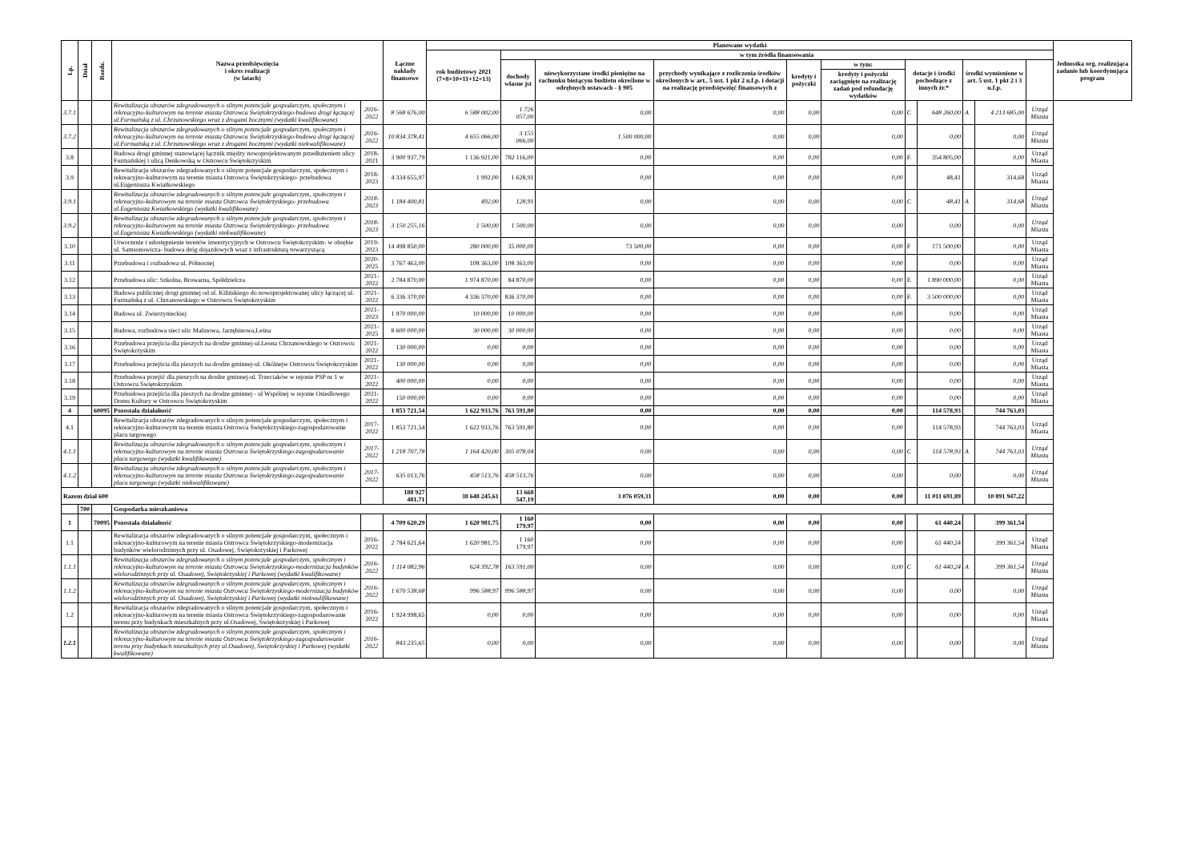| Lp. | Dział | Rozdz. | Nazwa przedsięwzięcia i okres realizacji (w latach) | | Łączne nakłady finansowe | Planowane wydatki | | | | | | | | | | | Jednostka org. realizująca zadanie lub koordynująca program |
| --- | --- | --- | --- | --- | --- | --- | --- | --- | --- | --- | --- | --- | --- | --- | --- | --- | --- |
| | | | | | | rok budżetowy 2021 (7+8+10+11+12+13) | w tym źródła finansowania | | | | | | | | | | |
| | | | | | | | dochody własne jst | niewykorzystane środki pieniężne na rachunku bieżącym budżetu określone w odrębnych ustawach - § 905 | przychody wynikające z rozliczenia środków określonych w art.. 5 ust. 1 pkt 2 u.f.p. i dotacji na realizację przedsięwzięć finansowych z | kredyty i pożyczki | w tym: | dotacje i środki pochodzące z innych źr.* | | środki wymienione w art. 5 ust. 1 pkt 2 i 3 u.f.p. | | | |
| | | | | | | | | | | | kredyty i pożyczki zaciągnięte na realizację zadań pod refundację wydatków | | | | | | |
| 3.7.1 | | | Rewitalizacja obszarów zdegradowanych o silnym potencjale gospodarczym, społecznym i rekreacyjno-kulturowym na terenie miasta Ostrowca Świętokrzyskiego-budowa drogi łączącej ul.Furmańską z ul. Chrzanowskiego wraz z drogami bocznymi (wydatki kwalifikowane) | 2016-2022 | 8 568 676,00 | 6 588 002,00 | 1 726 057,00 | 0,00 | 0,00 | 0,00 | 0,00 | C | 648 260,00 | A | 4 213 685,00 | Urząd Miasta | |
| 3.7.2 | | | Rewitalizacja obszarów zdegradowanych o silnym potencjale gospodarczym, społecznym i rekreacyjno-kulturowym na terenie miasta Ostrowca Świętokrzyskiego-budowa drogi łączącej ul.Furmańską z ul. Chrzanowskiego wraz z drogami bocznymi (wydatki niekwalifikowane) | 2016-2022 | 10 834 378,41 | 4 655 066,00 | 3 155 066,00 | 1 500 000,00 | 0,00 | 0,00 | 0,00 | | 0,00 | | 0,00 | Urząd Miasta | |
| 3.8 | | | Budowa drogi gminnej stanowiącej łącznik między nowoprojektowanym przedłużeniem ulicy Furmańskiej i ulicą Denkowską w Ostrowcu Świętokrzyskim | 2018-2021 | 3 900 937,79 | 1 136 921,00 | 782 116,00 | 0,00 | 0,00 | 0,00 | 0,00 | F. | 354 805,00 | | 0,00 | Urząd Miasta | |
| 3.9 | | | Rewitalizacja obszarów zdegradowanych o silnym potencjale gospodarczym, społecznym i rekreacyjno-kulturowym na terenie miasta Ostrowca Świętokrzyskiego- przebudowa ul.Eugeniusza Kwiatkowskiego | 2018-2023 | 4 334 655,97 | 1 992,00 | 1 628,91 | 0,00 | 0,00 | 0,00 | 0,00 | | 48,41 | | 314,68 | Urząd Miasta | |
| 3.9.1 | | | Rewitalizacja obszarów zdegradowanych o silnym potencjale gospodarczym, społecznym i rekreacyjno-kulturowym na terenie miasta Ostrowca Świętokrzyskiego- przebudowa ul.Eugeniusza Kwiatkowskiego (wydatki kwalifikowane) | 2018-2023 | 1 184 400,81 | 492,00 | 128,91 | 0,00 | 0,00 | 0,00 | 0,00 | C | 48,41 | A | 314,68 | Urząd Miasta | |
| 3.9.2 | | | Rewitalizacja obszarów zdegradowanych o silnym potencjale gospodarczym, społecznym i rekreacyjno-kulturowym na terenie miasta Ostrowca Świętokrzyskiego- przebudowa ul.Eugeniusza Kwiatkowskiego (wydatki niekwalifikowane) | 2018-2023 | 3 150 255,16 | 1 500,00 | 1 500,00 | 0,00 | 0,00 | 0,00 | 0,00 | | 0,00 | | 0,00 | Urząd Miasta | |
| 3.10 | | | Utworzenie i udostępnienie terenów inwestycyjnych w Ostrowcu Świętokrzyskim- w obrębie ul. Samsonowicza- budowa dróg dojazdowych wraz z infrastrukturą towarzyszącą | 2019-2023 | 14 498 850,00 | 280 000,00 | 35 000,00 | 73 500,00 | 0,00 | 0,00 | 0,00 | F | 171 500,00 | | 0,00 | Urząd Miasta | |
| 3.11 | | | Przebudowa i rozbudowa ul. Północnej | 2020-2025 | 3 767 463,00 | 108 363,00 | 108 363,00 | 0,00 | 0,00 | 0,00 | 0,00 | | 0,00 | | 0,00 | Urząd Miasta | |
| 3.12 | | | Przebudowa ulic: Szkolna, Browarna, Spółdzielcza | 2021-2022 | 2 784 870,00 | 1 974 870,00 | 84 870,00 | 0,00 | 0,00 | 0,00 | 0,00 | F. | 1 890 000,00 | | 0,00 | Urząd Miasta | |
| 3.13 | | | Budowa publicznej drogi gminnej od ul. Kilińskiego do nowoprojektowanej ulicy łączącej ul. Furmańską z ul. Chrzanowskiego w Ostrowcu Świętokrzyskim | 2021-2022 | 6 336 370,00 | 4 336 370,00 | 836 370,00 | 0,00 | 0,00 | 0,00 | 0,00 | F. | 3 500 000,00 | | 0,00 | Urząd Miasta | |
| 3.14 | | | Budowa ul. Zwierzynieckiej | 2021-2023 | 1 970 000,00 | 10 000,00 | 10 000,00 | 0,00 | 0,00 | 0,00 | 0,00 | | 0,00 | | 0,00 | Urząd Miasta | |
| 3.15 | | | Budowa, rozbudowa sieci ulic Malinowa, Jarzębinowa,Leśna | 2021-2025 | 8 600 000,00 | 30 000,00 | 30 000,00 | 0,00 | 0,00 | 0,00 | 0,00 | | 0,00 | | 0,00 | Urząd Miasta | |
| 3.16 | | | Przebudowa przejścia dla pieszych na drodze gminnej-ul.Leona Chrzanowskiego w Ostrowcu Świętokrzyskim | 2021-2022 | 130 000,00 | 0,00 | 0,00 | 0,00 | 0,00 | 0,00 | 0,00 | | 0,00 | | 0,00 | Urząd Miasta | |
| 3.17 | | | Przebudowa przejścia dla pieszych na drodze gminnej-ul. Okólnejw Ostrowcu Świętokrzyskim | 2021-2022 | 130 000,00 | 0,00 | 0,00 | 0,00 | 0,00 | 0,00 | 0,00 | | 0,00 | | 0,00 | Urząd Miasta | |
| 3.18 | | | Przebudowa przejść dla pieszych na drodze gminnej-ul. Trzeciaków w rejonie PSP nr 1 w Ostrowcu Świętokrzyskim | 2021-2022 | 400 000,00 | 0,00 | 0,00 | 0,00 | 0,00 | 0,00 | 0,00 | | 0,00 | | 0,00 | Urząd Miasta | |
| 3.19 | | | Przebudowa przejścia dla pieszych na drodze gminnej - ul Wspólnej w rejonie Osiedlowego Domu Kultury w Ostrowcu Świętokrzyskim | 2021-2022 | 150 000,00 | 0,00 | 0,00 | 0,00 | 0,00 | 0,00 | 0,00 | | 0,00 | | 0,00 | Urząd Miasta | |
| 4 | | 60095 | Pozostała działalność | | 1 853 721,54 | 1 622 933,76 | 763 591,80 | 0,00 | 0,00 | 0,00 | 0,00 | | 114 578,93 | | 744 763,03 | | |
| 4.1 | | | Rewitalizacja obszarów zdegradowanych o silnym potencjale gospodarczym, społecznym i rekreacyjno-kulturowym na terenie miasta Ostrowca Świętokrzyskiego-zagospodarowanie placu targowego | 2017-2022 | 1 853 721,54 | 1 622 933,76 | 763 591,80 | 0,00 | 0,00 | 0,00 | 0,00 | | 114 578,93 | | 744 763,03 | Urząd Miasta | |
| 4.1.1 | | | Rewitalizacja obszarów zdegradowanych o silnym potencjale gospodarczym, społecznym i rekreacyjno-kulturowym na terenie miasta Ostrowca Świętokrzyskiego-zagospodarowanie placu targowego (wydatki kwalifikowane) | 2017-2022 | 1 218 707,78 | 1 164 420,00 | 305 078,04 | 0,00 | 0,00 | 0,00 | 0,00 | C | 114 578,93 | A | 744 763,03 | Urząd Miasta | |
| 4.1.2 | | | Rewitalizacja obszarów zdegradowanych o silnym potencjale gospodarczym, społecznym i rekreacyjno-kulturowym na terenie miasta Ostrowca Świętokrzyskiego-zagospodarowanie placu targowego (wydatki niekwalifikowane) | 2017-2022 | 635 013,76 | 458 513,76 | 458 513,76 | 0,00 | 0,00 | 0,00 | 0,00 | | 0,00 | | 0,00 | Urząd Miasta | |
| Razem dział 600 | | | | | 188 927 481,71 | 38 648 245,61 | 13 668 547,19 | 3 076 059,31 | 0,00 | 0,00 | 0,00 | | 11 011 691,89 | | 10 891 947,22 | | |
| | 700 | | Gospodarka mieszkaniowa | | | | | | | | | | | | | | |
| 1 | | 70095 | Pozostała działalność | | 4 709 620,29 | 1 620 981,75 | 1 160 179,97 | 0,00 | 0,00 | 0,00 | 0,00 | | 61 440,24 | | 399 361,54 | | |
| 1.1 | | | Rewitalizacja obszarów zdegradowanych o silnym potencjale gospodarczym, społecznym i rekreacyjno-kulturowym na terenie miasta Ostrowca Świętokrzyskiego-modernizacja budynków wielorodzinnych przy ul. Osadowej, Świętokrzyskiej i Parkowej | 2016-2022 | 2 784 621,64 | 1 620 981,75 | 1 160 179,97 | 0,00 | 0,00 | 0,00 | 0,00 | | 61 440,24 | | 399 361,54 | Urząd Miasta | |
| 1.1.1 | | | Rewitalizacja obszarów zdegradowanych o silnym potencjale gospodarczym, społecznym i rekreacyjno-kulturowym na terenie miasta Ostrowca Świętokrzyskiego-modernizacja budynków wielorodzinnych przy ul. Osadowej, Świętokrzyskiej i Parkowej (wydatki kwalifikowane) | 2016-2022 | 1 114 082,96 | 624 392,78 | 163 591,00 | 0,00 | 0,00 | 0,00 | 0,00 | C | 61 440,24 | A | 399 361,54 | Urząd Miasta | |
| 1.1.2 | | | Rewitalizacja obszarów zdegradowanych o silnym potencjale gospodarczym, społecznym i rekreacyjno-kulturowym na terenie miasta Ostrowca Świętokrzyskiego-modernizacja budynków wielorodzinnych przy ul. Osadowej, Świętokrzyskiej i Parkowej (wydatki niekwalifikowane) | 2016-2022 | 1 670 538,68 | 996 588,97 | 996 588,97 | 0,00 | 0,00 | 0,00 | 0,00 | | 0,00 | | 0,00 | Urząd Miasta | |
| 1.2 | | | Rewitalizacja obszarów zdegradowanych o silnym potencjale gospodarczym, społecznym i rekreacyjno-kulturowym na terenie miasta Ostrowca Świętokrzyskiego-zagospodarowanie terenu przy budynkach mieszkalnych przy ul.Osadowej, Świętokrzyskiej i Parkowej | 2016-2022 | 1 924 998,65 | 0,00 | 0,00 | 0,00 | 0,00 | 0,00 | 0,00 | | 0,00 | | 0,00 | Urząd Miasta | |
| 1.2.1 | | | Rewitalizacja obszarów zdegradowanych o silnym potencjale gospodarczym, społecznym i rekreacyjno-kulturowym na terenie miasta Ostrowca Świętokrzyskiego-zagospodarowanie terenu przy budynkach mieszkalnych przy ul.Osadowej, Świętokrzyskiej i Parkowej (wydatki kwalifikowane) | 2016-2022 | 843 235,65 | 0,00 | 0,00 | 0,00 | 0,00 | 0,00 | 0,00 | | 0,00 | | 0,00 | Urząd Miasta | |